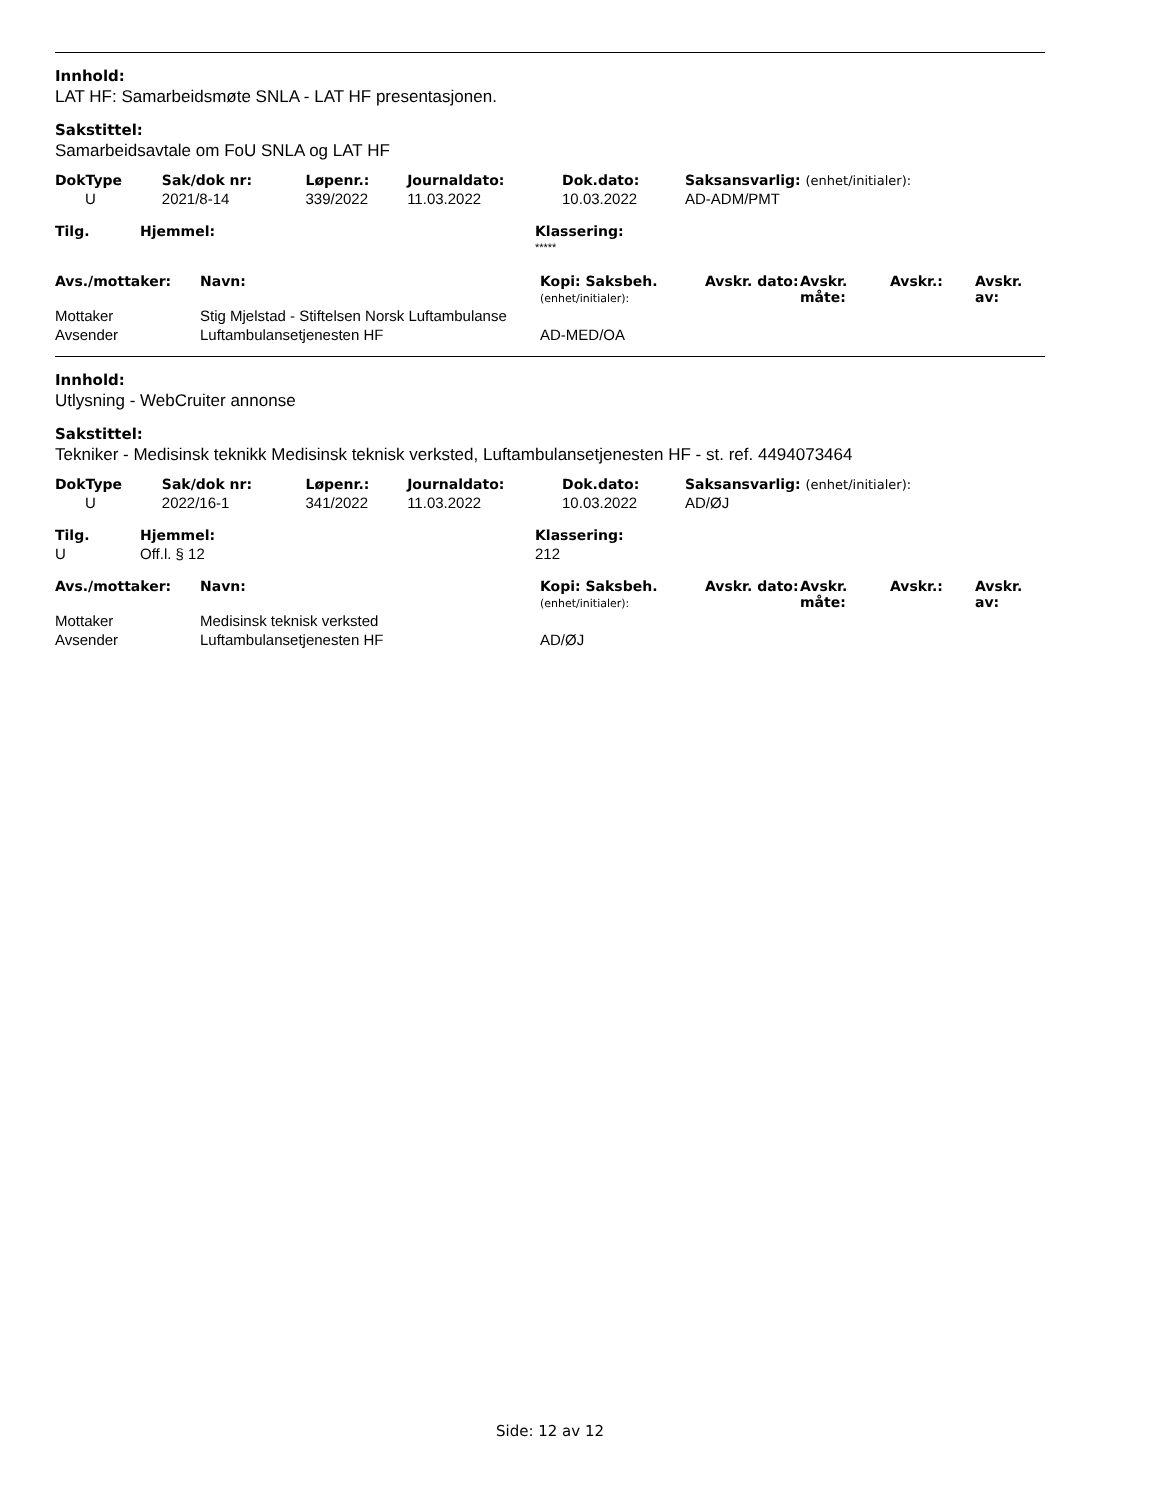Innhold:
LAT HF: Samarbeidsmøte SNLA - LAT HF presentasjonen.
Sakstittel:
Samarbeidsavtale om FoU SNLA og LAT HF
| DokType | Sak/dok nr: | Løpenr.: | Journaldato: | Dok.dato: | Saksansvarlig: (enhet/initialer): |
| U | 2021/8-14 | 339/2022 | 11.03.2022 | 10.03.2022 | AD-ADM/PMT |
| Tilg. | Hjemmel: | Klassering: |
| | | ***** |
| Avs./mottaker: | Navn: | Kopi: Saksbeh. (enhet/initialer): | Avskr. dato: | Avskr. måte: | Avskr.: | Avskr. av: |
| Mottaker | Stig Mjelstad - Stiftelsen Norsk Luftambulanse | | | | | |
| Avsender | Luftambulansetjenesten HF | AD-MED/OA | | | | |
Innhold:
Utlysning - WebCruiter annonse
Sakstittel:
Tekniker - Medisinsk teknikk Medisinsk teknisk verksted, Luftambulansetjenesten HF - st. ref. 4494073464
| DokType | Sak/dok nr: | Løpenr.: | Journaldato: | Dok.dato: | Saksansvarlig: (enhet/initialer): |
| U | 2022/16-1 | 341/2022 | 11.03.2022 | 10.03.2022 | AD/ØJ |
| Tilg. | Hjemmel: | Klassering: |
| U | Off.l. § 12 | 212 |
| Avs./mottaker: | Navn: | Kopi: Saksbeh. (enhet/initialer): | Avskr. dato: | Avskr. måte: | Avskr.: | Avskr. av: |
| Mottaker | Medisinsk teknisk verksted | | | | | |
| Avsender | Luftambulansetjenesten HF | AD/ØJ | | | | |
Side: 12 av 12